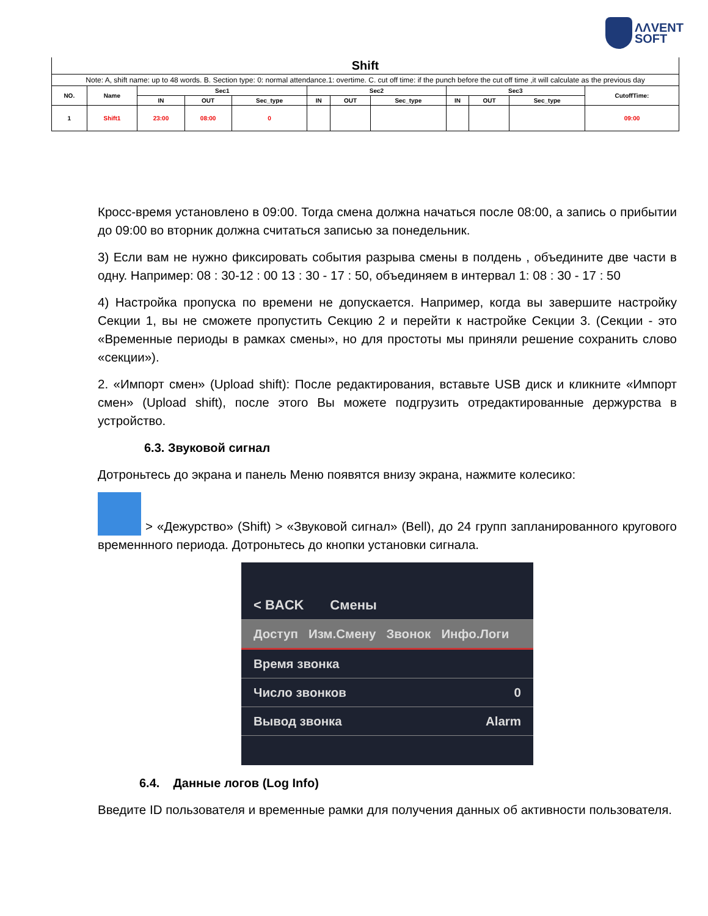ΛΛVENT
SOFT
| Shift | | | | | | | | | | | |
| --- | --- | --- | --- | --- | --- | --- | --- | --- | --- | --- | --- |
| Note: A, shift name: up to 48 words. B. Section type: 0: normal attendance.1: overtime. C. cut off time: if the punch before the cut off time ,it will calculate as the previous day | | | | | | | | | | | |
| NO. | Name | Sec1 | | | Sec2 | | | Sec3 | | | CutoffTime: |
| | | IN | OUT | Sec_type | IN | OUT | Sec_type | IN | OUT | Sec_type | |
| 1 | Shift1 | 23:00 | 08:00 | 0 | | | | | | | 09:00 |
Кросс-время установлено в 09:00. Тогда смена должна начаться после 08:00, а запись о прибытии до 09:00 во вторник должна считаться записью за понедельник.
3) Если вам не нужно фиксировать события разрыва смены в полдень , объедините две части в одну. Например: 08 : 30-12 : 00 13 : 30 - 17 : 50, объединяем в интервал 1: 08 : 30 - 17 : 50
4) Настройка пропуска по времени не допускается. Например, когда вы завершите настройку Секции 1, вы не сможете пропустить Секцию 2 и перейти к настройке Секции 3. (Секции - это «Временные периоды в рамках смены», но для простоты мы приняли решение сохранить слово «секции»).
2. «Импорт смен» (Upload shift): После редактирования, вставьте USB диск и кликните «Импорт смен» (Upload shift), после этого Вы можете подгрузить отредактированные держурства в устройство.
6.3. Звуковой сигнал
Дотроньтесь до экрана и панель Меню появятся внизу экрана, нажмите колесико:
> «Дежурство» (Shift) > «Звуковой сигнал» (Bell), до 24 групп запланированного кругового временнного периода. Дотроньтесь до кнопки установки сигнала.
< BACK Смены
Доступ Изм.Смену Звонок Инфо.Логи
Время звонка
Число звонков 0
Вывод звонка Alarm
6.4. Данные логов (Log Info)
Введите ID пользователя и временные рамки для получения данных об активности пользователя.